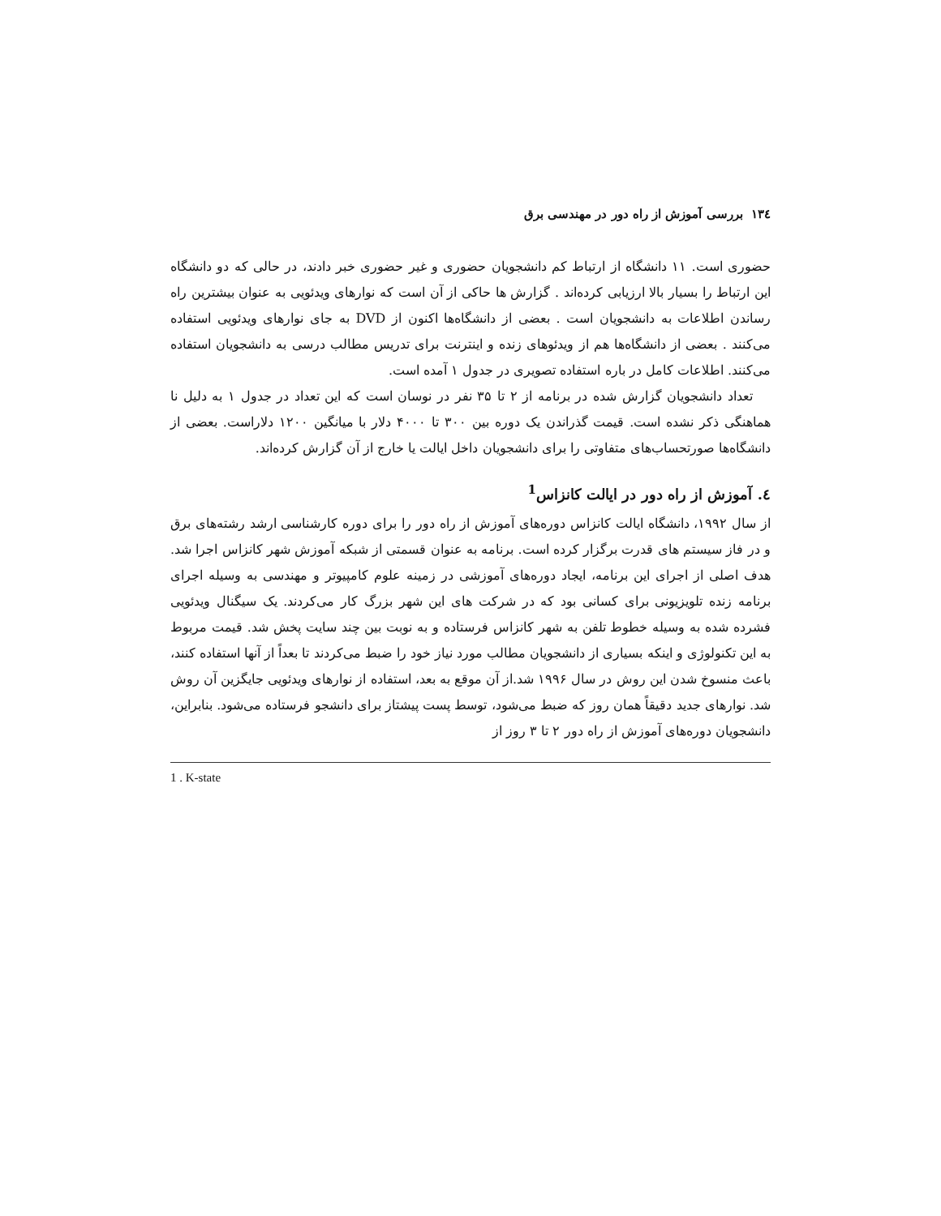١٣٤ بررسی آموزش از راه دور در مهندسی برق
حضوری است. ۱۱ دانشگاه از ارتباط کم دانشجویان حضوری و غیر حضوری خبر دادند، در حالی که دو دانشگاه این ارتباط را بسیار بالا ارزیابی کرده‌اند . گزارش ها حاکی از آن است که نوارهای ویدئویی به عنوان بیشترین راه رساندن اطلاعات به دانشجویان است . بعضی از دانشگاه‌ها اکنون از DVD به جای نوارهای ویدئویی استفاده می‌کنند . بعضی از دانشگاه‌ها هم از ویدئوهای زنده و اینترنت برای تدریس مطالب درسی به دانشجویان استفاده می‌کنند. اطلاعات کامل در باره استفاده تصویری در جدول ۱ آمده است.
تعداد دانشجویان گزارش شده در برنامه از ۲ تا ۳۵ نفر در نوسان است که این تعداد در جدول ۱ به دلیل نا هماهنگی ذکر نشده است. قیمت گذراندن یک دوره بین ۳۰۰ تا ۴۰۰۰ دلار با میانگین ۱۲۰۰ دلاراست. بعضی از دانشگاه‌ها صورتحساب‌های متفاوتی را برای دانشجویان داخل ایالت یا خارج از آن گزارش کرده‌اند.
٤. آموزش از راه دور در ایالت کانزاس<sup>1</sup>
از سال ۱۹۹۲، دانشگاه ایالت کانزاس دوره‌های آموزش از راه دور را برای دوره کارشناسی ارشد رشته‌های برق و در فاز سیستم های قدرت برگزار کرده است. برنامه به عنوان قسمتی از شبکه آموزش شهر کانزاس اجرا شد. هدف اصلی از اجرای این برنامه، ایجاد دوره‌های آموزشی در زمینه علوم کامپیوتر و مهندسی به وسیله اجرای برنامه زنده تلویزیونی برای کسانی بود که در شرکت های این شهر بزرگ کار می‌کردند. یک سیگنال ویدئویی فشرده شده به وسیله خطوط تلفن به شهر کانزاس فرستاده و به نوبت بین چند سایت پخش شد. قیمت مربوط به این تکنولوژی و اینکه بسیاری از دانشجویان مطالب مورد نیاز خود را ضبط می‌کردند تا بعداً از آنها استفاده کنند، باعث منسوخ شدن این روش در سال ۱۹۹۶ شد.از آن موقع به بعد، استفاده از نوارهای ویدئویی جایگزین آن روش شد. نوارهای جدید دقیقاً همان روز که ضبط می‌شود، توسط پست پیشتاز برای دانشجو فرستاده می‌شود. بنابراین، دانشجویان دوره‌های آموزش از راه دور ۲ تا ۳ روز از
1 . K-state